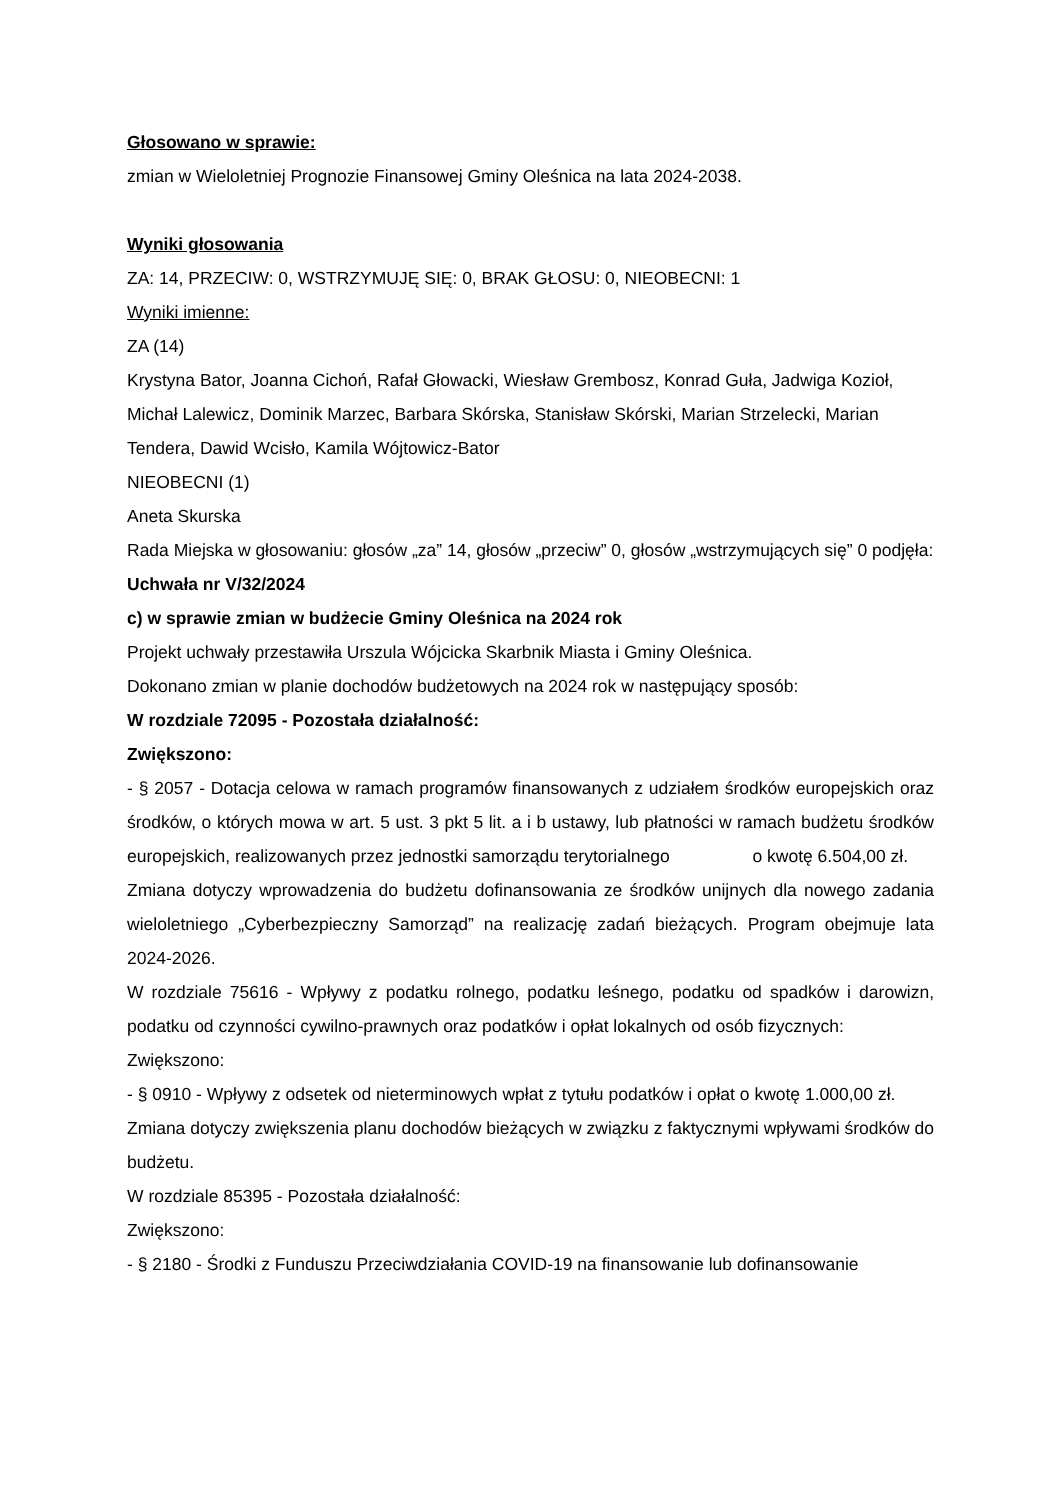Głosowano w sprawie:
zmian w Wieloletniej Prognozie Finansowej Gminy Oleśnica na lata 2024-2038.
Wyniki głosowania
ZA: 14, PRZECIW: 0, WSTRZYMUJĘ SIĘ: 0, BRAK GŁOSU: 0, NIEOBECNI: 1
Wyniki imienne:
ZA (14)
Krystyna Bator, Joanna Cichoń, Rafał Głowacki, Wiesław Grembosz, Konrad Guła, Jadwiga Kozioł, Michał Lalewicz, Dominik Marzec, Barbara Skórska, Stanisław Skórski, Marian Strzelecki, Marian Tendera, Dawid Wcisło, Kamila Wójtowicz-Bator
NIEOBECNI (1)
Aneta Skurska
Rada Miejska w głosowaniu: głosów „za” 14, głosów „przeciw” 0, głosów „wstrzymujących się” 0 podjęła: Uchwała nr V/32/2024
c) w sprawie zmian w budżecie Gminy Oleśnica na 2024 rok
Projekt uchwały przestawiła Urszula Wójcicka Skarbnik Miasta i Gminy Oleśnica.
Dokonano zmian w planie dochodów budżetowych na 2024 rok w następujący sposób:
W rozdziale 72095 - Pozostała działalność:
Zwiększono:
- § 2057 - Dotacja celowa w ramach programów finansowanych z udziałem środków europejskich oraz środków, o których mowa w art. 5 ust. 3 pkt 5 lit. a i b ustawy, lub płatności w ramach budżetu środków europejskich, realizowanych przez jednostki samorządu terytorialnego o kwotę 6.504,00 zł.
Zmiana dotyczy wprowadzenia do budżetu dofinansowania ze środków unijnych dla nowego zadania wieloletniego „Cyberbezpieczny Samorząd” na realizację zadań bieżących. Program obejmuje lata 2024-2026.
W rozdziale 75616 - Wpływy z podatku rolnego, podatku leśnego, podatku od spadków i darowizn, podatku od czynności cywilno-prawnych oraz podatków i opłat lokalnych od osób fizycznych:
Zwiększono:
- § 0910 - Wpływy z odsetek od nieterminowych wpłat z tytułu podatków i opłat o kwotę 1.000,00 zł.
Zmiana dotyczy zwiększenia planu dochodów bieżących w związku z faktycznymi wpływami środków do budżetu.
W rozdziale 85395 - Pozostała działalność:
Zwiększono:
- § 2180 - Środki z Funduszu Przeciwdziałania COVID-19 na finansowanie lub dofinansowanie